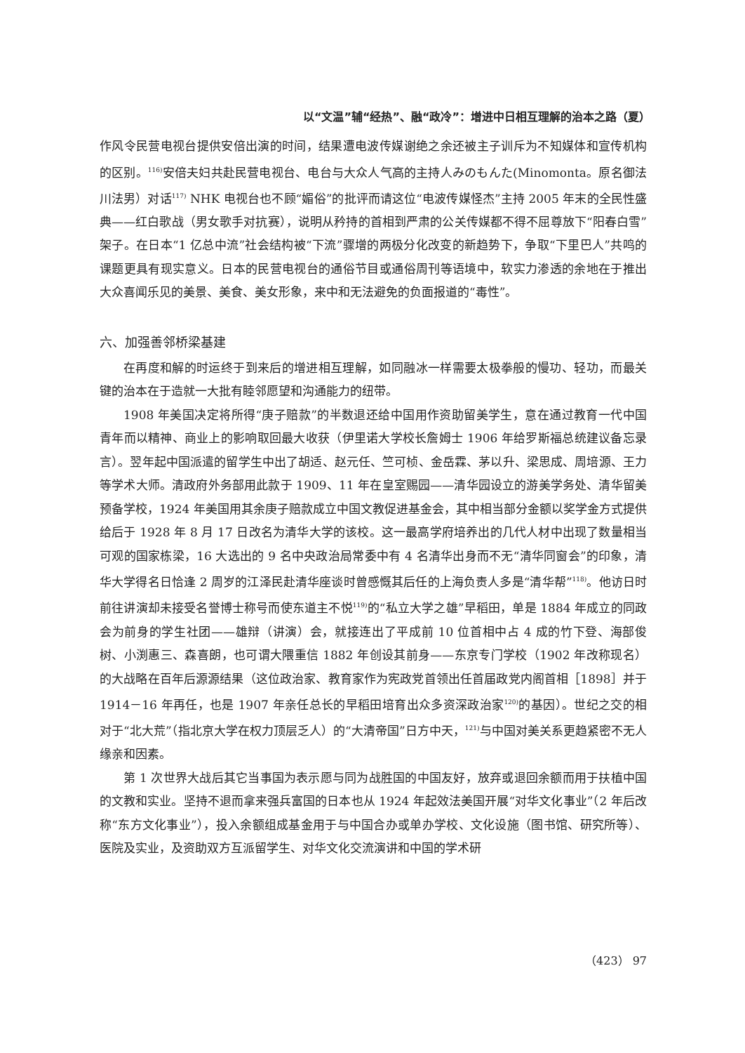以“文温”辅“经热”、融“政冷”：增进中日相互理解的治本之路（夏）
作风令民营电视台提供安倍出演的时间，结果遭电波传媒谢绝之余还被主子训斥为不知媒体和宣传机构的区别。<sup>116)</sup>安倍夫妇共赴民营电视台、电台与大众人气高的主持人みのもんた(Minomonta。原名御法川法男）对话<sup>117)</sup> NHK 电视台也不顾“媚俗”的批评而请这位“电波传媒怪杰”主持 2005 年末的全民性盛典——红白歌战（男女歌手对抗赛），说明从矜持的首相到严肃的公关传媒都不得不屈尊放下“阳春白雪”架子。在日本“1 亿总中流”社会结构被“下流”骤增的两极分化改变的新趋势下，争取“下里巴人”共鸣的课题更具有现实意义。日本的民营电视台的通俗节目或通俗周刊等语境中，软实力渗透的余地在于推出大众喜闻乐见的美景、美食、美女形象，来中和无法避免的负面报道的“毒性”。
六、加强善邻桥梁基建
在再度和解的时运终于到来后的增进相互理解，如同融冰一样需要太极拳般的慢功、轻功，而最关键的治本在于造就一大批有睦邻愿望和沟通能力的纽带。
1908 年美国决定将所得“庚子赔款”的半数退还给中国用作资助留美学生，意在通过教育一代中国青年而以精神、商业上的影响取回最大收获（伊里诺大学校长詹姆士 1906 年给罗斯福总统建议备忘录言）。翌年起中国派遣的留学生中出了胡适、赵元任、竺可桢、金岳霖、茅以升、梁思成、周培源、王力等学术大师。清政府外务部用此款于 1909、11 年在皇室赐园——清华园设立的游美学务处、清华留美预备学校，1924 年美国用其余庚子赔款成立中国文教促进基金会，其中相当部分金额以奖学金方式提供给后于 1928 年 8 月 17 日改名为清华大学的该校。这一最高学府培养出的几代人材中出现了数量相当可观的国家栋梁，16 大选出的 9 名中央政治局常委中有 4 名清华出身而不无“清华同窗会”的印象，清华大学得名日恰逢 2 周岁的江泽民赴清华座谈时曾感慨其后任的上海负责人多是“清华帮”<sup>118)</sup>。他访日时前往讲演却未接受名誉博士称号而使东道主不悦<sup>119)</sup>的“私立大学之雄”早稻田，单是 1884 年成立的同政会为前身的学生社团——雄辩（讲演）会，就接连出了平成前 10 位首相中占 4 成的竹下登、海部俊树、小渕惠三、森喜朗，也可谓大隈重信 1882 年创设其前身——东京专门学校（1902 年改称现名）的大战略在百年后源源结果（这位政治家、教育家作为宪政党首领出任首届政党内阁首相［1898］并于 1914－16 年再任，也是 1907 年亲任总长的早稻田培育出众多资深政治家<sup>120)</sup>的基因）。世纪之交的相对于“北大荒”（指北京大学在权力顶层乏人）的“大清帝国”日方中天，<sup>121)</sup>与中国对美关系更趋紧密不无人缘亲和因素。
第 1 次世界大战后其它当事国为表示愿与同为战胜国的中国友好，放弃或退回余额而用于扶植中国的文教和实业。坚持不退而拿来强兵富国的日本也从 1924 年起效法美国开展“对华文化事业”（2 年后改称“东方文化事业”），投入余额组成基金用于与中国合办或单办学校、文化设施（图书馆、研究所等）、医院及实业，及资助双方互派留学生、对华文化交流演讲和中国的学术研
（423） 97